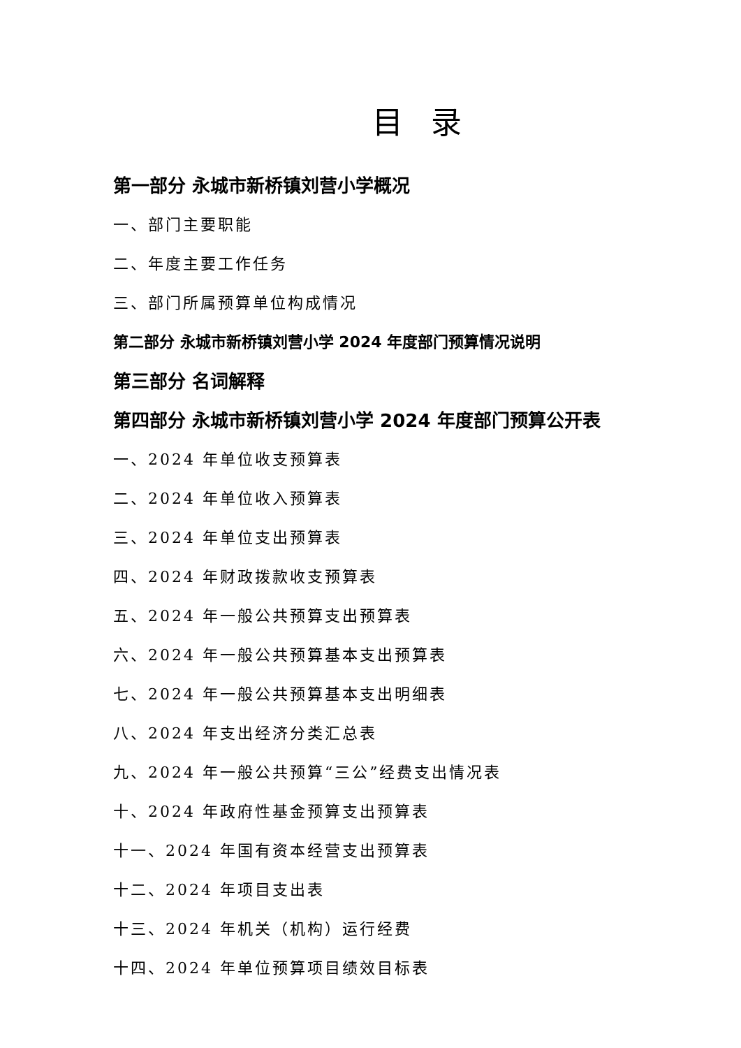目录
第一部分 永城市新桥镇刘营小学概况
一、部门主要职能
二、年度主要工作任务
三、部门所属预算单位构成情况
第二部分 永城市新桥镇刘营小学 2024 年度部门预算情况说明
第三部分 名词解释
第四部分 永城市新桥镇刘营小学 2024 年度部门预算公开表
一、2024 年单位收支预算表
二、2024 年单位收入预算表
三、2024 年单位支出预算表
四、2024 年财政拨款收支预算表
五、2024 年一般公共预算支出预算表
六、2024 年一般公共预算基本支出预算表
七、2024 年一般公共预算基本支出明细表
八、2024 年支出经济分类汇总表
九、2024 年一般公共预算“三公”经费支出情况表
十、2024 年政府性基金预算支出预算表
十一、2024 年国有资本经营支出预算表
十二、2024 年项目支出表
十三、2024 年机关（机构）运行经费
十四、2024 年单位预算项目绩效目标表